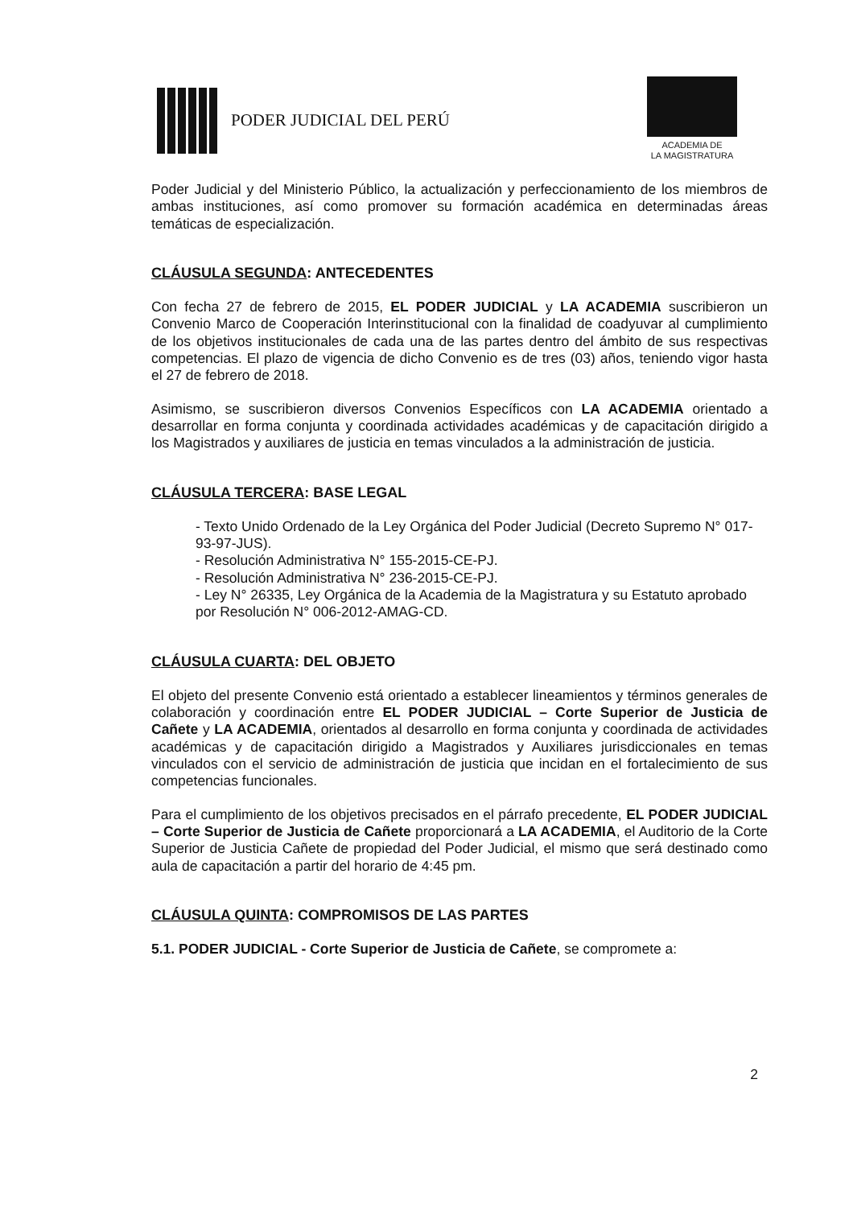PODER JUDICIAL DEL PERÚ
ACADEMIA DE
LA MAGISTRATURA
Poder Judicial y del Ministerio Público, la actualización y perfeccionamiento de los miembros de ambas instituciones, así como promover su formación académica en determinadas áreas temáticas de especialización.
CLÁUSULA SEGUNDA: ANTECEDENTES
Con fecha 27 de febrero de 2015, EL PODER JUDICIAL y LA ACADEMIA suscribieron un Convenio Marco de Cooperación Interinstitucional con la finalidad de coadyuvar al cumplimiento de los objetivos institucionales de cada una de las partes dentro del ámbito de sus respectivas competencias. El plazo de vigencia de dicho Convenio es de tres (03) años, teniendo vigor hasta el 27 de febrero de 2018.
Asimismo, se suscribieron diversos Convenios Específicos con LA ACADEMIA orientado a desarrollar en forma conjunta y coordinada actividades académicas y de capacitación dirigido a los Magistrados y auxiliares de justicia en temas vinculados a la administración de justicia.
CLÁUSULA TERCERA: BASE LEGAL
- Texto Unido Ordenado de la Ley Orgánica del Poder Judicial (Decreto Supremo N° 017-93-97-JUS).
- Resolución Administrativa N° 155-2015-CE-PJ.
- Resolución Administrativa N° 236-2015-CE-PJ.
- Ley N° 26335, Ley Orgánica de la Academia de la Magistratura y su Estatuto aprobado por Resolución N° 006-2012-AMAG-CD.
CLÁUSULA CUARTA: DEL OBJETO
El objeto del presente Convenio está orientado a establecer lineamientos y términos generales de colaboración y coordinación entre EL PODER JUDICIAL – Corte Superior de Justicia de Cañete y LA ACADEMIA, orientados al desarrollo en forma conjunta y coordinada de actividades académicas y de capacitación dirigido a Magistrados y Auxiliares jurisdiccionales en temas vinculados con el servicio de administración de justicia que incidan en el fortalecimiento de sus competencias funcionales.
Para el cumplimiento de los objetivos precisados en el párrafo precedente, EL PODER JUDICIAL – Corte Superior de Justicia de Cañete proporcionará a LA ACADEMIA, el Auditorio de la Corte Superior de Justicia Cañete de propiedad del Poder Judicial, el mismo que será destinado como aula de capacitación a partir del horario de 4:45 pm.
CLÁUSULA QUINTA: COMPROMISOS DE LAS PARTES
5.1. PODER JUDICIAL - Corte Superior de Justicia de Cañete, se compromete a:
2